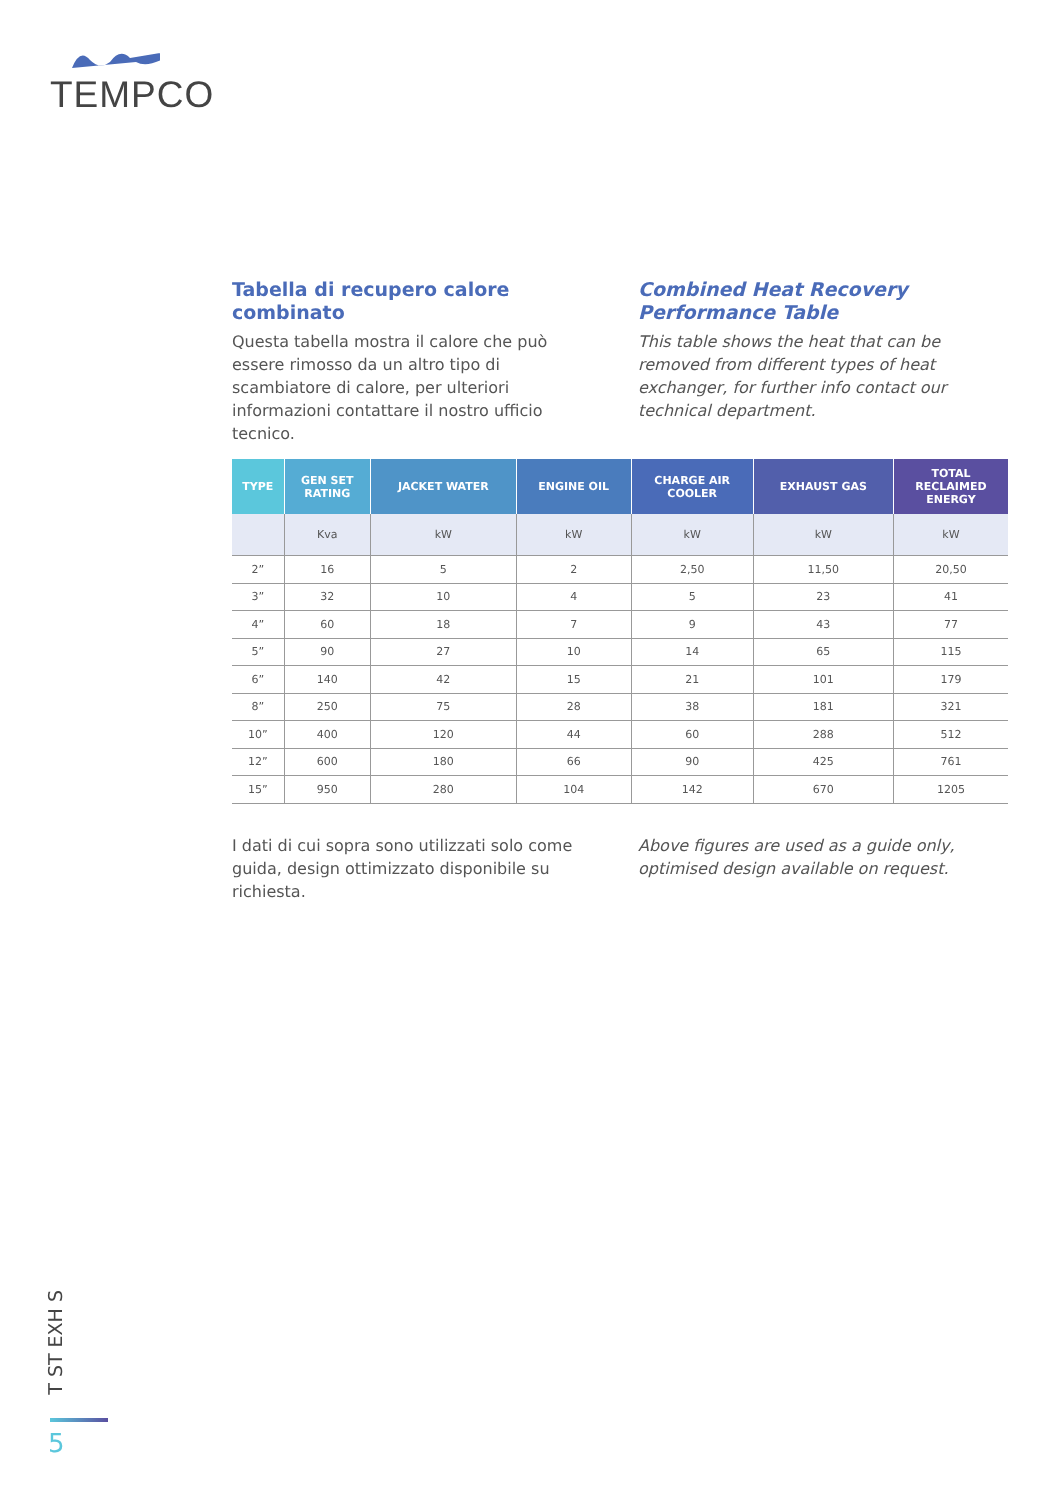TEMPCO
Tabella di recupero calore combinato
Questa tabella mostra il calore che può essere rimosso da un altro tipo di scambiatore di calore, per ulteriori informazioni contattare il nostro ufficio tecnico.
Combined Heat Recovery Performance Table
This table shows the heat that can be removed from different types of heat exchanger, for further info contact our technical department.
| TYPE | GEN SET RATING | JACKET WATER | ENGINE OIL | CHARGE AIR COOLER | EXHAUST GAS | TOTAL RECLAIMED ENERGY |
| --- | --- | --- | --- | --- | --- | --- |
| | Kva | kW | kW | kW | kW | kW |
| 2” | 16 | 5 | 2 | 2,50 | 11,50 | 20,50 |
| 3” | 32 | 10 | 4 | 5 | 23 | 41 |
| 4” | 60 | 18 | 7 | 9 | 43 | 77 |
| 5” | 90 | 27 | 10 | 14 | 65 | 115 |
| 6” | 140 | 42 | 15 | 21 | 101 | 179 |
| 8” | 250 | 75 | 28 | 38 | 181 | 321 |
| 10” | 400 | 120 | 44 | 60 | 288 | 512 |
| 12” | 600 | 180 | 66 | 90 | 425 | 761 |
| 15” | 950 | 280 | 104 | 142 | 670 | 1205 |
I dati di cui sopra sono utilizzati solo come guida, design ottimizzato disponibile su richiesta.
Above figures are used as a guide only, optimised design available on request.
T ST EXH S
5